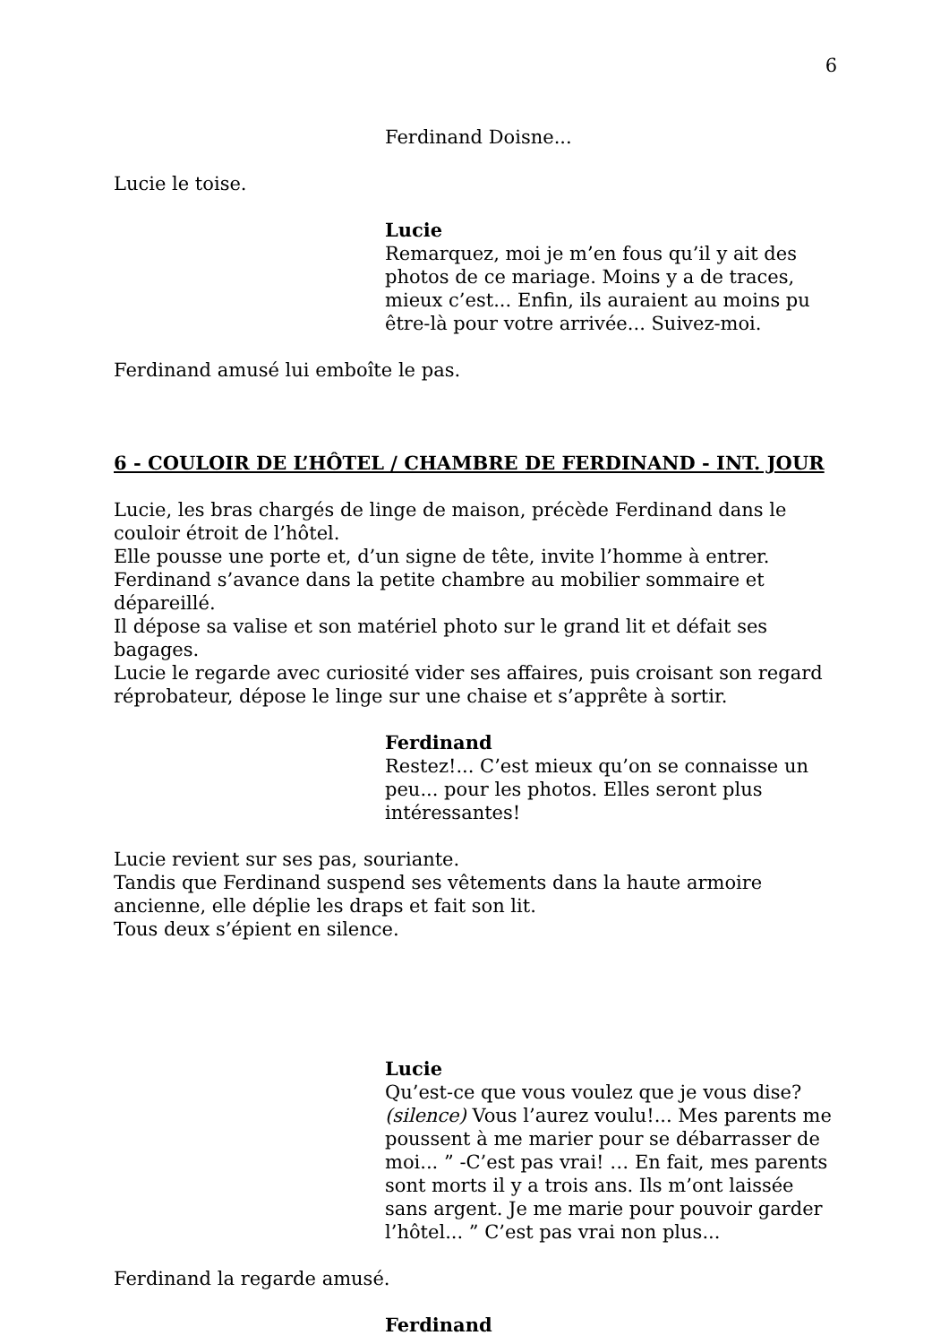6
Ferdinand Doisne...
Lucie le toise.
Lucie
Remarquez, moi je m’en fous qu’il y ait des photos de ce mariage. Moins y a de traces, mieux c’est... Enfin, ils auraient au moins pu être-là pour votre arrivée... Suivez-moi.
Ferdinand amusé lui emboîte le pas.
6 - COULOIR DE L’HÔTEL / CHAMBRE DE FERDINAND - INT. JOUR
Lucie, les bras chargés de linge de maison, précède Ferdinand dans le couloir étroit de l’hôtel.
Elle pousse une porte et, d’un signe de tête, invite l’homme à entrer.
Ferdinand s’avance dans la petite chambre au mobilier sommaire et dépareillé.
Il dépose sa valise et son matériel photo sur le grand lit et défait ses bagages.
Lucie le regarde avec curiosité vider ses affaires, puis croisant son regard réprobateur, dépose le linge sur une chaise et s’apprête à sortir.
Ferdinand
Restez!... C’est mieux qu’on se connaisse un peu... pour les photos. Elles seront plus intéressantes!
Lucie revient sur ses pas, souriante.
Tandis que Ferdinand suspend ses vêtements dans la haute armoire ancienne, elle déplie les draps et fait son lit.
Tous deux s’épient en silence.
Lucie
Qu’est-ce que vous voulez que je vous dise? (silence) Vous l’aurez voulu!... Mes parents me poussent à me marier pour se débarrasser de moi... ” -C’est pas vrai! … En fait, mes parents sont morts il y a trois ans. Ils m’ont laissée sans argent. Je me marie pour pouvoir garder l’hôtel... ” C’est pas vrai non plus...
Ferdinand la regarde amusé.
Ferdinand